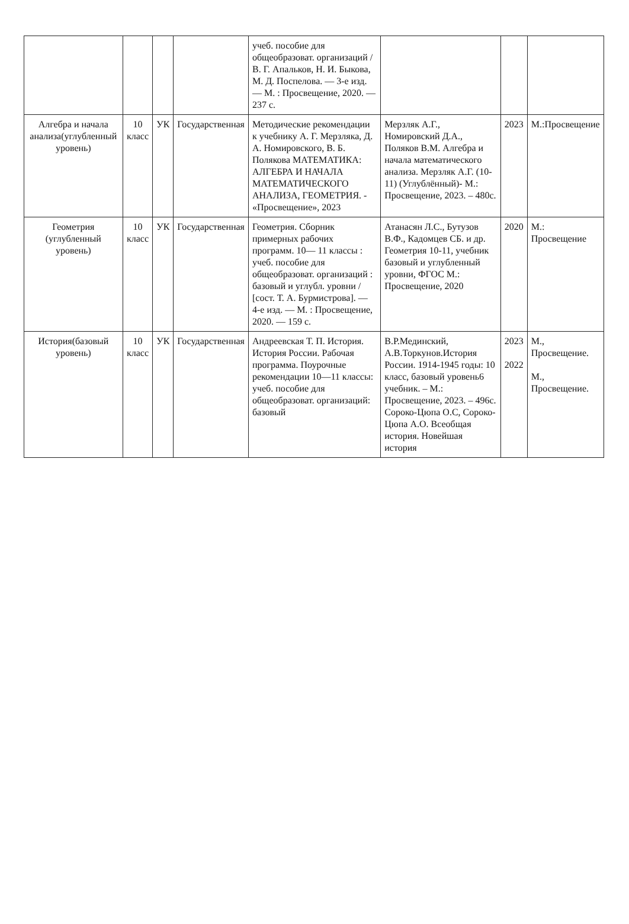| | | | | учеб. пособие для общеобразоват. организаций / В. Г. Апальков, Н. И. Быкова, М. Д. Поспелова. — 3-е изд. — М. : Просвещение, 2020. — 237 с. | | | |
| Алгебра и начала анализа(углубленный уровень) | 10 класс | УК | Государственная | Методические рекомендации к учебнику А. Г. Мерзляка, Д. А. Номировского, В. Б. Полякова МАТЕМАТИКА: АЛГЕБРА И НАЧАЛА МАТЕМАТИЧЕСКОГО АНАЛИЗА, ГЕОМЕТРИЯ. - «Просвещение», 2023 | Мерзляк А.Г., Номировский Д.А., Поляков В.М. Алгебра и начала математического анализа. Мерзляк А.Г. (10-11) (Углублённый)- М.: Просвещение, 2023. – 480с. | 2023 | М.:Просвещение |
| Геометрия (углубленный уровень) | 10 класс | УК | Государственная | Геометрия. Сборник примерных рабочих программ. 10— 11 классы : учеб. пособие для общеобразоват. организаций : базовый и углубл. уровни / [сост. Т. А. Бурмистрова]. — 4-е изд. — М. : Просвещение, 2020. — 159 с. | Атанасян Л.С., Бутузов В.Ф., Кадомцев СБ. и др. Геометрия 10-11, учебник базовый и углубленный уровни, ФГОС М.: Просвещение, 2020 | 2020 | М.: Просвещение |
| История(базовый уровень) | 10 класс | УК | Государственная | Андреевская Т. П. История. История России. Рабочая программа. Поурочные рекомендации 10—11 классы: учеб. пособие для общеобразоват. организаций: базовый | В.Р.Мединский, А.В.Торкунов.История России. 1914-1945 годы: 10 класс, базовый уровень6 учебник. – М.: Просвещение, 2023. – 496с. Сороко-Цюпа О.С, Сороко-Цюпа А.О. Всеобщая история. Новейшая история | 2023 2022 | М., Просвещение. М., Просвещение. |